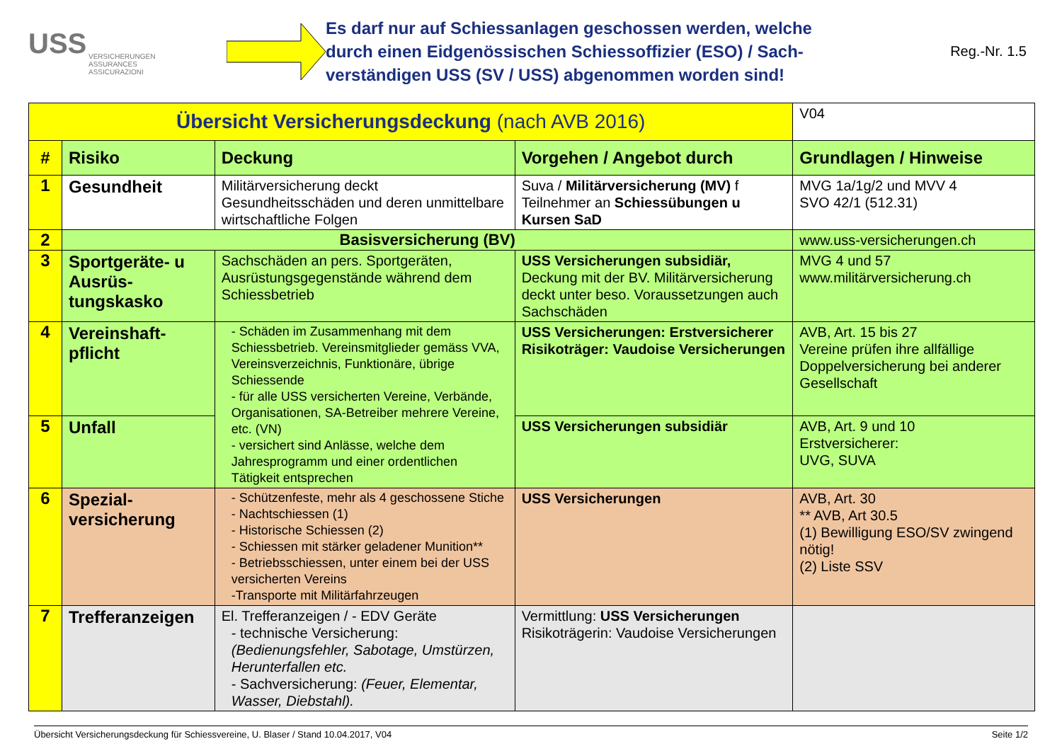USS
VERSICHERUNGEN
ASSURANCES
ASSICURAZIONI
Es darf nur auf Schiessanlagen geschossen werden, welche durch einen Eidgenössischen Schiessoffizier (ESO) / Sach­verständigen USS (SV / USS) abgenommen worden sind!
Reg.-Nr. 1.5
| Übersicht Versicherungsdeckung (nach AVB 2016) | | | | V04 |
| # | Risiko | Deckung | Vorgehen / Angebot durch | Grundlagen / Hinweise |
| 1 | Gesundheit | Militärversicherung deckt Gesundheitsschäden und deren unmittelbare wirtschaftliche Folgen | Suva / Militärversicherung (MV) f Teilnehmer an Schiessübungen u Kursen SaD | MVG 1a/1g/2 und MVV 4 SVO 42/1 (512.31) |
| 2 | Basisversicherung (BV) | | | www.uss-versicherungen.ch |
| 3 | Sportgeräte- u Ausrüs­tungskasko | Sachschäden an pers. Sportgeräten, Ausrüstungsgegenstände während dem Schiessbetrieb | USS Versicherungen subsidiär, Deckung mit der BV. Militärversicherung deckt unter beso. Voraussetzungen auch Sachschäden | MVG 4 und 57 www.militärversicherung.ch |
| 4 | Vereinshaft­pflicht | - Schäden im Zusammenhang mit dem Schiessbetrieb. Vereinsmitglieder gemäss VVA, Vereinsverzeichnis, Funktionäre, übrige Schiessende - für alle USS versicherten Vereine, Verbände, Organisationen, SA-Betreiber mehrere Vereine, etc. (VN) - versichert sind Anlässe, welche dem Jahresprogramm und einer ordentlichen Tätigkeit entsprechen | USS Versicherungen: Erstversicherer Risikoträger: Vaudoise Versicherungen | AVB, Art. 15 bis 27 Vereine prüfen ihre allfällige Doppelversicherung bei anderer Gesellschaft |
| 5 | Unfall | | USS Versicherungen subsidiär | AVB, Art. 9 und 10 Erstversicherer: UVG, SUVA |
| 6 | Spezial­versicherung | - Schützenfeste, mehr als 4 geschossene Stiche - Nachtschiessen (1) - Historische Schiessen (2) - Schiessen mit stärker geladener Munition** - Betriebsschiessen, unter einem bei der USS versicherten Vereins -Transporte mit Militärfahrzeugen | USS Versicherungen | AVB, Art. 30 ** AVB, Art 30.5 (1) Bewilligung ESO/SV zwingend nötig! (2) Liste SSV |
| 7 | Treffer­anzeigen | El. Trefferanzeigen / - EDV Geräte - technische Versicherung: (Bedienungsfehler, Sabotage, Umstürzen, Herunterfallen etc. - Sachversicherung: (Feuer, Elementar, Wasser, Diebstahl). | Vermittlung: USS Versicherungen Risikoträgerin: Vaudoise Versicherungen | |
Übersicht Versicherungsdeckung für Schiessvereine, U. Blaser / Stand 10.04.2017, V04 Seite 1/2